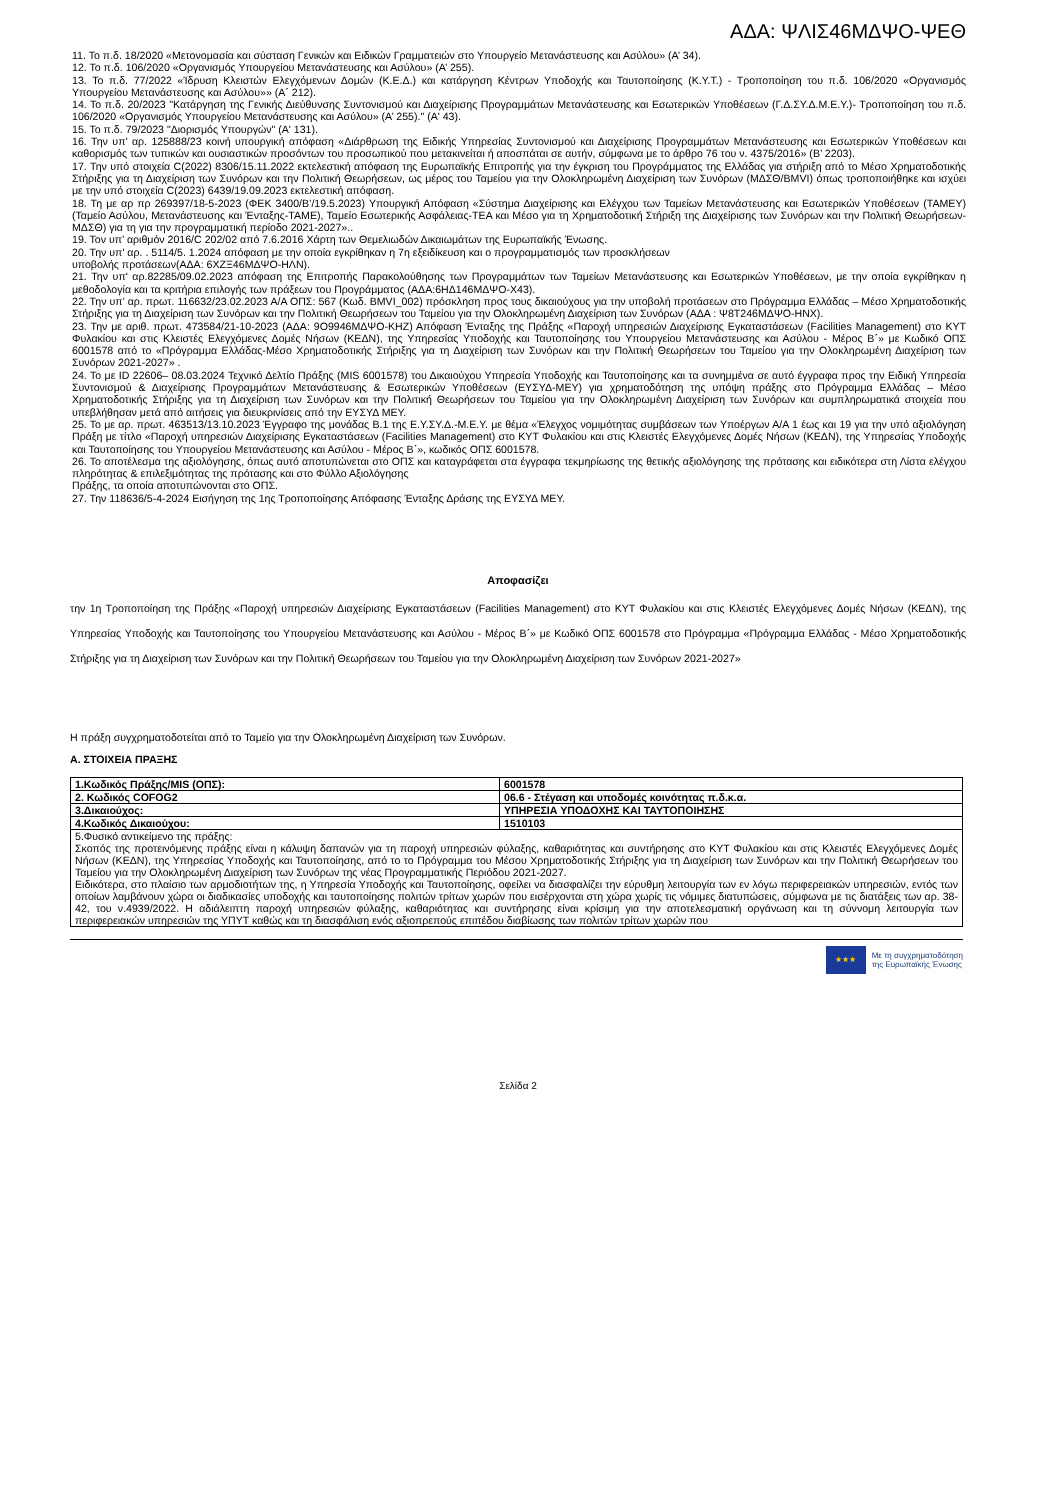ΑΔΑ: ΨΛΙΣ46ΜΔΨΟ-ΨΕΘ
11. Το π.δ. 18/2020 «Μετονομασία και σύσταση Γενικών και Ειδικών Γραμματειών στο Υπουργείο Μετανάστευσης και Ασύλου» (Α’ 34).
12. Το π.δ. 106/2020 «Οργανισμός Υπουργείου Μετανάστευσης και Ασύλου» (Α’ 255).
13. Το π.δ. 77/2022 «Ίδρυση Κλειστών Ελεγχόμενων Δομών (Κ.Ε.Δ.) και κατάργηση Κέντρων Υποδοχής και Ταυτοποίησης (Κ.Υ.Τ.) - Τροποποίηση του π.δ. 106/2020 «Οργανισμός Υπουργείου Μετανάστευσης και Ασύλου»» (Α΄ 212).
14. Το π.δ. 20/2023 "Κατάργηση της Γενικής Διεύθυνσης Συντονισμού και Διαχείρισης Προγραμμάτων Μετανάστευσης και Εσωτερικών Υποθέσεων (Γ.Δ.ΣΥ.Δ.Μ.Ε.Υ.)- Τροποποίηση του π.δ. 106/2020 «Οργανισμός Υπουργείου Μετανάστευσης και Ασύλου» (Α’ 255)." (Α' 43).
15. Το π.δ. 79/2023 "Διορισμός Υπουργών" (Α' 131).
16. Την υπ’ αρ. 125888/23 κοινή υπουργική απόφαση «Διάρθρωση της Ειδικής Υπηρεσίας Συντονισμού και Διαχείρισης Προγραμμάτων Μετανάστευσης και Εσωτερικών Υποθέσεων και καθορισμός των τυπικών και ουσιαστικών προσόντων του προσωπικού που μετακινείται ή αποσπάται σε αυτήν, σύμφωνα με το άρθρο 76 του ν. 4375/2016» (Β’ 2203).
17. Την υπό στοιχεία C(2022) 8306/15.11.2022 εκτελεστική απόφαση της Ευρωπαϊκής Επιτροπής για την έγκριση του Προγράμματος της Ελλάδας για στήριξη από το Μέσο Χρηματοδοτικής Στήριξης για τη Διαχείριση των Συνόρων και την Πολιτική Θεωρήσεων, ως μέρος του Ταμείου για την Ολοκληρωμένη Διαχείριση των Συνόρων (ΜΔΣΘ/BMVI) όπως τροποποιήθηκε και ισχύει με την υπό στοιχεία C(2023) 6439/19.09.2023 εκτελεστική απόφαση.
18. Τη με αρ πρ 269397/18-5-2023 (ΦΕΚ 3400/Β’/19.5.2023) Υπουργική Απόφαση «Σύστημα Διαχείρισης και Ελέγχου των Ταμείων Μετανάστευσης και Εσωτερικών Υποθέσεων (ΤΑΜΕΥ) (Ταμείο Ασύλου, Μετανάστευσης και Ένταξης-ΤΑΜΕ), Ταμείο Εσωτερικής Ασφάλειας-ΤΕΑ και Μέσο για τη Χρηματοδοτική Στήριξη της Διαχείρισης των Συνόρων και την Πολιτική Θεωρήσεων-ΜΔΣΘ) για τη για την προγραμματική περίοδο 2021-2027»..
19. Τον υπ’ αριθμόν 2016/C 202/02 από 7.6.2016 Χάρτη των Θεμελιωδών Δικαιωμάτων της Ευρωπαϊκής Ένωσης.
20. Την υπ' αρ. . 5114/5. 1.2024 απόφαση με την οποία εγκρίθηκαν η 7η εξειδίκευση και ο προγραμματισμός των προσκλήσεων
υποβολής προτάσεων(ΑΔΑ: 6ΧΖΞ46ΜΔΨΟ-ΗΛΝ).
21. Την υπ' αρ.82285/09.02.2023 απόφαση της Επιτροπής Παρακολούθησης των Προγραμμάτων των Ταμείων Μετανάστευσης και Εσωτερικών Υποθέσεων, με την οποία εγκρίθηκαν η μεθοδολογία και τα κριτήρια επιλογής των πράξεων του Προγράμματος (ΑΔΑ:6ΗΔ146ΜΔΨΟ-Χ43).
22. Την υπ’ αρ. πρωτ. 116632/23.02.2023 Α/Α ΟΠΣ: 567 (Κωδ. BMVI_002) πρόσκληση προς τους δικαιούχους για την υποβολή προτάσεων στο Πρόγραμμα Ελλάδας – Μέσο Χρηματοδοτικής Στήριξης για τη Διαχείριση των Συνόρων και την Πολιτική Θεωρήσεων του Ταμείου για την Ολοκληρωμένη Διαχείριση των Συνόρων (ΑΔΑ : Ψ8Τ246ΜΔΨΟ-ΗΝΧ).
23. Την με αριθ. πρωτ. 473584/21-10-2023 (ΑΔΑ: 9Ο9946ΜΔΨΟ-ΚΗΖ) Απόφαση Ένταξης της Πράξης «Παροχή υπηρεσιών Διαχείρισης Εγκαταστάσεων (Facilities Management) στο ΚΥΤ Φυλακίου και στις Κλειστές Ελεγχόμενες Δομές Νήσων (ΚΕΔΝ), της Υπηρεσίας Υποδοχής και Ταυτοποίησης του Υπουργείου Μετανάστευσης και Ασύλου - Μέρος Β΄» με Κωδικό ΟΠΣ 6001578 από το «Πρόγραμμα Ελλάδας-Μέσο Χρηματοδοτικής Στήριξης για τη Διαχείριση των Συνόρων και την Πολιτική Θεωρήσεων του Ταμείου για την Ολοκληρωμένη Διαχείριση των Συνόρων 2021-2027» .
24. Το με ID 22606– 08.03.2024 Τεχνικό Δελτίο Πράξης (MIS 6001578) του Δικαιούχου Υπηρεσία Υποδοχής και Ταυτοποίησης και τα συνημμένα σε αυτό έγγραφα προς την Ειδική Υπηρεσία Συντονισμού & Διαχείρισης Προγραμμάτων Μετανάστευσης & Εσωτερικών Υποθέσεων (ΕΥΣΥΔ-ΜΕΥ) για χρηματοδότηση της υπόψη πράξης στο Πρόγραμμα Ελλάδας – Μέσο Χρηματοδοτικής Στήριξης για τη Διαχείριση των Συνόρων και την Πολιτική Θεωρήσεων του Ταμείου για την Ολοκληρωμένη Διαχείριση των Συνόρων και συμπληρωματικά στοιχεία που υπεβλήθησαν μετά από αιτήσεις για διευκρινίσεις από την ΕΥΣΥΔ ΜΕΥ.
25. Το με αρ. πρωτ. 463513/13.10.2023 Έγγραφο της μονάδας Β.1 της Ε.Υ.ΣΥ.Δ.-Μ.Ε.Υ. με θέμα «Έλεγχος νομιμότητας συμβάσεων των Υποέργων Α/Α 1 έως και 19 για την υπό αξιολόγηση Πράξη με τίτλο «Παροχή υπηρεσιών Διαχείρισης Εγκαταστάσεων (Facilities Management) στο ΚΥΤ Φυλακίου και στις Κλειστές Ελεγχόμενες Δομές Νήσων (ΚΕΔΝ), της Υπηρεσίας Υποδοχής και Ταυτοποίησης του Υπουργείου Μετανάστευσης και Ασύλου - Μέρος Β΄», κωδικός ΟΠΣ 6001578.
26. Το αποτέλεσμα της αξιολόγησης, όπως αυτό αποτυπώνεται στο ΟΠΣ και καταγράφεται στα έγγραφα τεκμηρίωσης της θετικής αξιολόγησης της πρότασης και ειδικότερα στη Λίστα ελέγχου πληρότητας & επιλεξιμότητας της πρότασης και στο Φύλλο Αξιολόγησης
Πράξης, τα οποία αποτυπώνονται στο ΟΠΣ.
27. Την 118636/5-4-2024 Εισήγηση της 1ης Τροποποίησης Απόφασης Ένταξης Δράσης της ΕΥΣΥΔ ΜΕΥ.
Αποφασίζει
την 1η Τροποποίηση της Πράξης «Παροχή υπηρεσιών Διαχείρισης Εγκαταστάσεων (Facilities Management) στο ΚΥΤ Φυλακίου και στις Κλειστές Ελεγχόμενες Δομές Νήσων (ΚΕΔΝ), της Υπηρεσίας Υποδοχής και Ταυτοποίησης του Υπουργείου Μετανάστευσης και Ασύλου - Μέρος Β΄» με Κωδικό ΟΠΣ 6001578 στο Πρόγραμμα «Πρόγραμμα Ελλάδας - Μέσο Χρηματοδοτικής Στήριξης για τη Διαχείριση των Συνόρων και την Πολιτική Θεωρήσεων του Ταμείου για την Ολοκληρωμένη Διαχείριση των Συνόρων 2021-2027»
Η πράξη συγχρηματοδοτείται από το Ταμείο για την Ολοκληρωμένη Διαχείριση των Συνόρων.
Α. ΣΤΟΙΧΕΙΑ ΠΡΑΞΗΣ
| 1.Κωδικός Πράξης/MIS (ΟΠΣ): | 6001578 |
| 2. Κωδικός COFOG2 | 06.6 - Στέγαση και υποδομές κοινότητας π.δ.κ.α. |
| 3.Δικαιούχος: | ΥΠΗΡΕΣΙΑ ΥΠΟΔΟΧΗΣ ΚΑΙ ΤΑΥΤΟΠΟΙΗΣΗΣ |
| 4.Κωδικός Δικαιούχου: | 1510103 |
| 5.Φυσικό αντικείμενο της πράξης: Σκοπός της προτεινόμενης πράξης είναι η κάλυψη δαπανών για τη παροχή υπηρεσιών φύλαξης, καθαριότητας και συντήρησης στο ΚΥΤ Φυλακίου και στις Κλειστές Ελεγχόμενες Δομές Νήσων (ΚΕΔΝ), της Υπηρεσίας Υποδοχής και Ταυτοποίησης, από το το Πρόγραμμα του Μέσου Χρηματοδοτικής Στήριξης για τη Διαχείριση των Συνόρων και την Πολιτική Θεωρήσεων του Ταμείου για την Ολοκληρωμένη Διαχείριση των Συνόρων της νέας Προγραμματικής Περιόδου 2021-2027. Ειδικότερα, στο πλαίσιο των αρμοδιοτήτων της, η Υπηρεσία Υποδοχής και Ταυτοποίησης, οφείλει να διασφαλίζει την εύρυθμη λειτουργία των εν λόγω περιφερειακών υπηρεσιών, εντός των οποίων λαμβάνουν χώρα οι διαδικασίες υποδοχής και ταυτοποίησης πολιτών τρίτων χωρών που εισέρχονται στη χώρα χωρίς τις νόμιμες διατυπώσεις, σύμφωνα με τις διατάξεις των αρ. 38-42, του ν.4939/2022. Η αδιάλειπτη παροχή υπηρεσιών φύλαξης, καθαριότητας και συντήρησης είναι κρίσιμη για την αποτελεσματική οργάνωση και τη σύννομη λειτουργία των περιφερειακών υπηρεσιών της ΥΠΥΤ καθώς και τη διασφάλιση ενός αξιοπρεπούς επιπέδου διαβίωσης των πολιτών τρίτων χωρών που | |
★★★
Με τη συγχρηματοδότηση
της Ευρωπαϊκής Ένωσης
Σελίδα 2